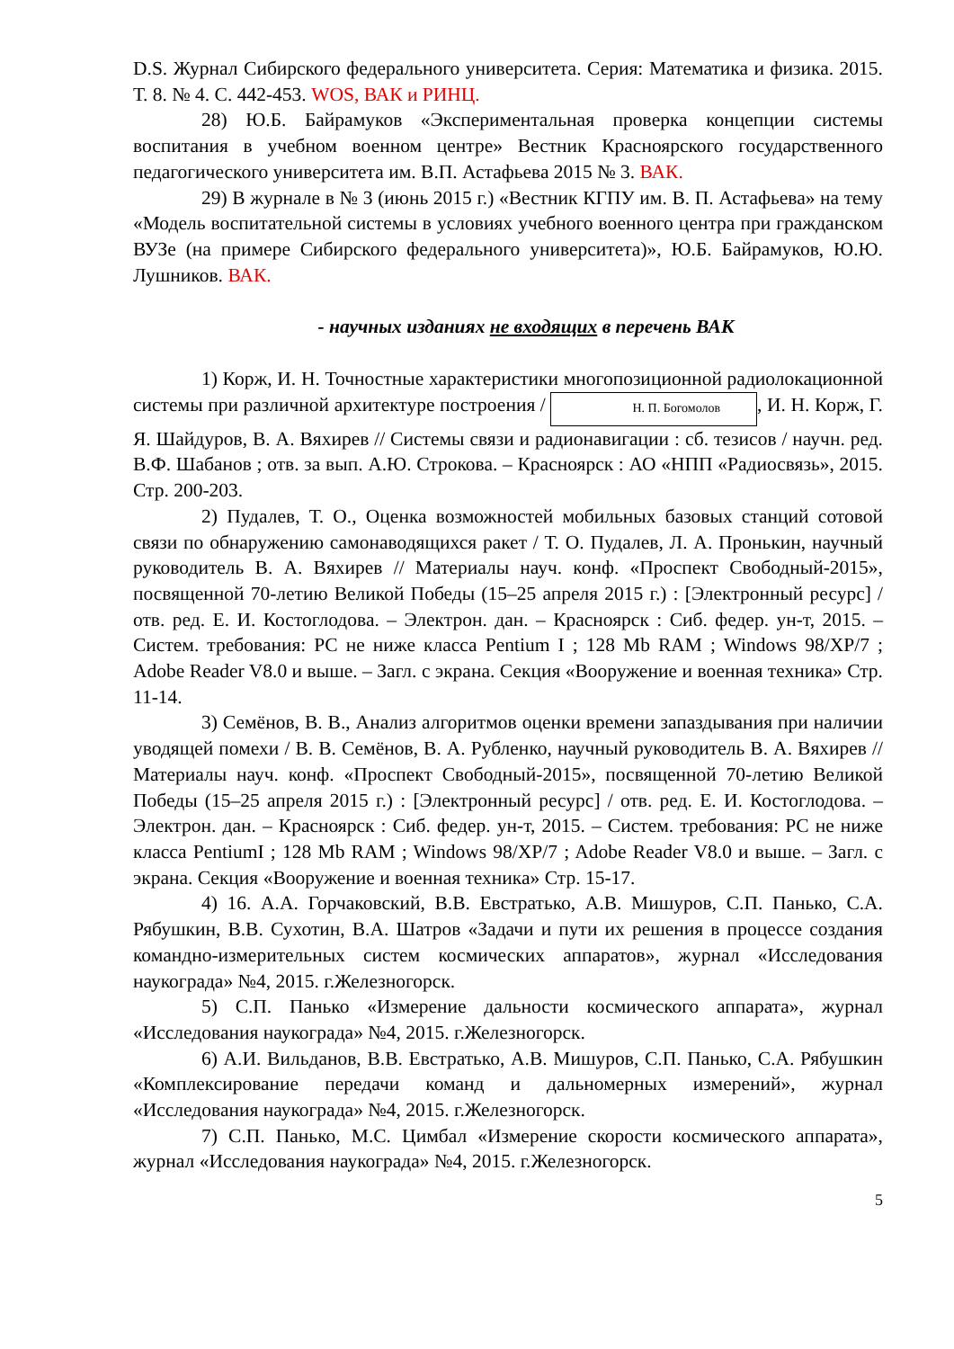D.S. Журнал Сибирского федерального университета. Серия: Математика и физика. 2015. Т. 8. № 4. С. 442-453. WOS, ВАК и РИНЦ.
28) Ю.Б. Байрамуков «Экспериментальная проверка концепции системы воспитания в учебном военном центре» Вестник Красноярского государственного педагогического университета им. В.П. Астафьева 2015 № 3. ВАК.
29) В журнале в № 3 (июнь 2015 г.) «Вестник КГПУ им. В. П. Астафьева» на тему «Модель воспитательной системы в условиях учебного военного центра при гражданском ВУЗе (на примере Сибирского федерального университета)», Ю.Б. Байрамуков, Ю.Ю. Лушников. ВАК.
- научных изданиях не входящих в перечень ВАК
1) Корж, И. Н. Точностные характеристики многопозиционной радиолокационной системы при различной архитектуре построения / Н. П. Богомолов, И. Н. Корж, Г. Я. Шайдуров, В. А. Вяхирев // Системы связи и радионавигации : сб. тезисов / научн. ред. В.Ф. Шабанов ; отв. за вып. А.Ю. Строкова. – Красноярск : АО «НПП «Радиосвязь», 2015. Стр. 200-203.
2) Пудалев, Т. О., Оценка возможностей мобильных базовых станций сотовой связи по обнаружению самонаводящихся ракет / Т. О. Пудалев, Л. А. Пронькин, научный руководитель В. А. Вяхирев // Материалы науч. конф. «Проспект Свободный-2015», посвященной 70-летию Великой Победы (15–25 апреля 2015 г.) : [Электронный ресурс] / отв. ред. Е. И. Костоглодова. – Электрон. дан. – Красноярск : Сиб. федер. ун-т, 2015. – Систем. требования: PC не ниже класса Pentium I ; 128 Mb RAM ; Windows 98/XP/7 ; Adobe Reader V8.0 и выше. – Загл. с экрана. Секция «Вооружение и военная техника» Стр. 11-14.
3) Семёнов, В. В., Анализ алгоритмов оценки времени запаздывания при наличии уводящей помехи / В. В. Семёнов, В. А. Рубленко, научный руководитель В. А. Вяхирев // Материалы науч. конф. «Проспект Свободный-2015», посвященной 70-летию Великой Победы (15–25 апреля 2015 г.) : [Электронный ресурс] / отв. ред. Е. И. Костоглодова. – Электрон. дан. – Красноярск : Сиб. федер. ун-т, 2015. – Систем. требования: PC не ниже класса PentiumI ; 128 Mb RAM ; Windows 98/XP/7 ; Adobe Reader V8.0 и выше. – Загл. с экрана. Секция «Вооружение и военная техника» Стр. 15-17.
4) 16. А.А. Горчаковский, В.В. Евстратько, А.В. Мишуров, С.П. Панько, С.А. Рябушкин, В.В. Сухотин, В.А. Шатров «Задачи и пути их решения в процессе создания командно-измерительных систем космических аппаратов», журнал «Исследования наукограда» №4, 2015. г.Железногорск.
5) С.П. Панько «Измерение дальности космического аппарата», журнал «Исследования наукограда» №4, 2015. г.Железногорск.
6) А.И. Вильданов, В.В. Евстратько, А.В. Мишуров, С.П. Панько, С.А. Рябушкин «Комплексирование передачи команд и дальномерных измерений», журнал «Исследования наукограда» №4, 2015. г.Железногорск.
7) С.П. Панько, М.С. Цимбал «Измерение скорости космического аппарата», журнал «Исследования наукограда» №4, 2015. г.Железногорск.
5